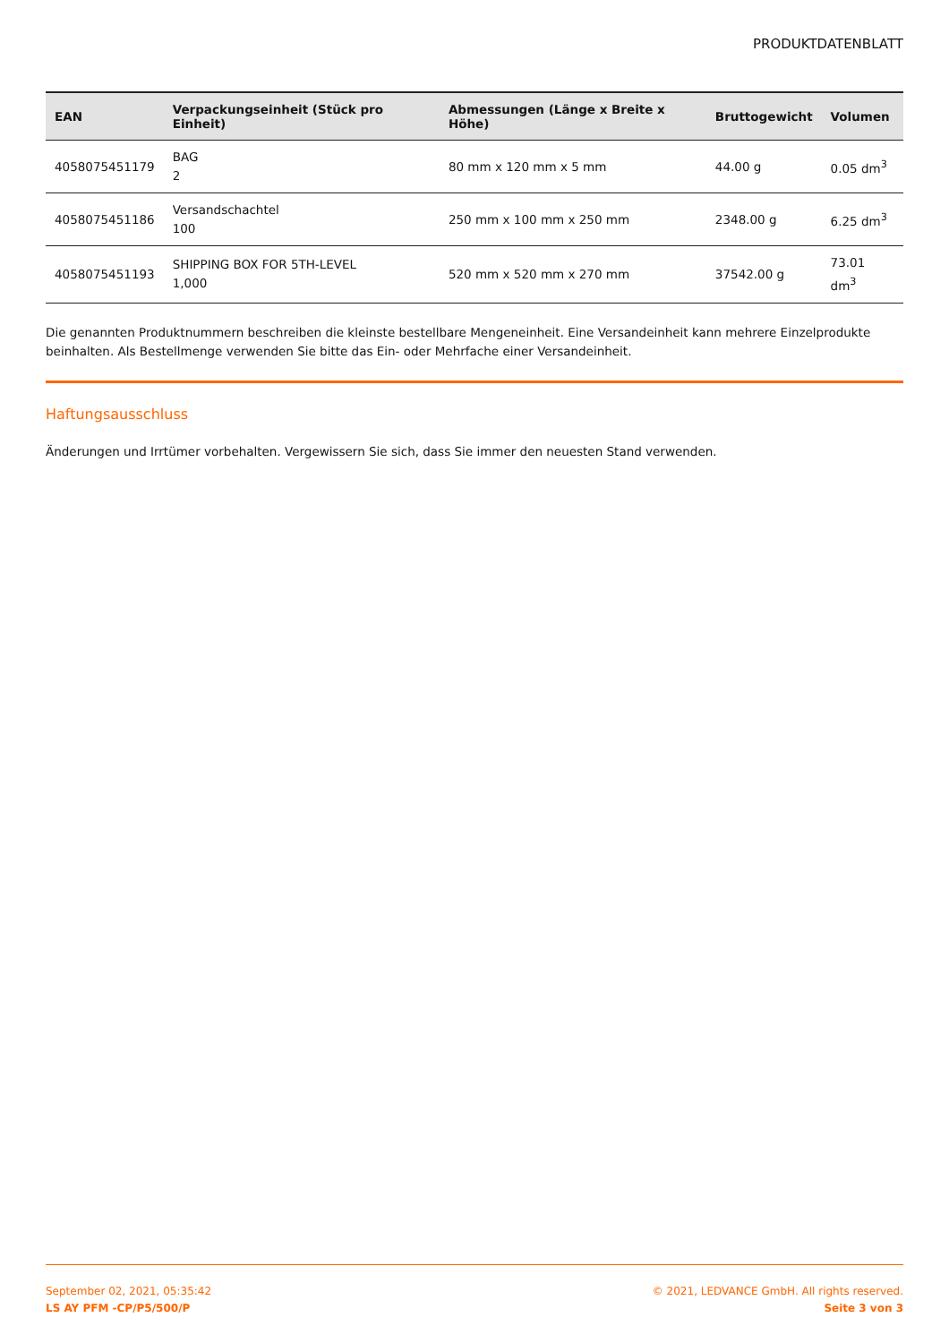PRODUKTDATENBLATT
| EAN | Verpackungseinheit (Stück pro Einheit) | Abmessungen (Länge x Breite x Höhe) | Bruttogewicht | Volumen |
| --- | --- | --- | --- | --- |
| 4058075451179 | BAG 2 | 80 mm x 120 mm x 5 mm | 44.00 g | 0.05 dm<sup>3</sup> |
| 4058075451186 | Versandschachtel 100 | 250 mm x 100 mm x 250 mm | 2348.00 g | 6.25 dm<sup>3</sup> |
| 4058075451193 | SHIPPING BOX FOR 5TH-LEVEL 1,000 | 520 mm x 520 mm x 270 mm | 37542.00 g | 73.01 dm<sup>3</sup> |
Die genannten Produktnummern beschreiben die kleinste bestellbare Mengeneinheit. Eine Versandeinheit kann mehrere Einzelprodukte beinhalten. Als Bestellmenge verwenden Sie bitte das Ein- oder Mehrfache einer Versandeinheit.
Haftungsausschluss
Änderungen und Irrtümer vorbehalten. Vergewissern Sie sich, dass Sie immer den neuesten Stand verwenden.
September 02, 2021, 05:35:42
LS AY PFM -CP/P5/500/P
© 2021, LEDVANCE GmbH. All rights reserved.
Seite 3 von 3